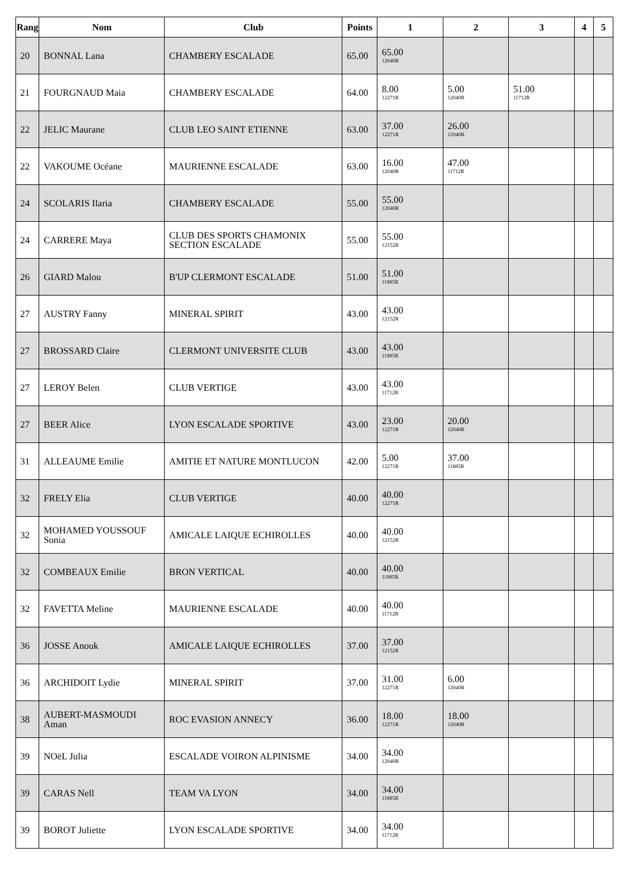| Rang | Nom | Club | Points | 1 | 2 | 3 | 4 | 5 |
| --- | --- | --- | --- | --- | --- | --- | --- | --- |
| 20 | BONNAL Lana | CHAMBERY ESCALADE | 65.00 | 65.00 12040R | | | | |
| 21 | FOURGNAUD Maia | CHAMBERY ESCALADE | 64.00 | 8.00 12271R | 5.00 12040R | 51.00 11712R | | |
| 22 | JELIC Maurane | CLUB LEO SAINT ETIENNE | 63.00 | 37.00 12271R | 26.00 12040R | | | |
| 22 | VAKOUME Océane | MAURIENNE ESCALADE | 63.00 | 16.00 12040R | 47.00 11712R | | | |
| 24 | SCOLARIS Ilaria | CHAMBERY ESCALADE | 55.00 | 55.00 12040R | | | | |
| 24 | CARRERE Maya | CLUB DES SPORTS CHAMONIX SECTION ESCALADE | 55.00 | 55.00 12152R | | | | |
| 26 | GIARD Malou | B'UP CLERMONT ESCALADE | 51.00 | 51.00 11885R | | | | |
| 27 | AUSTRY Fanny | MINERAL SPIRIT | 43.00 | 43.00 12152R | | | | |
| 27 | BROSSARD Claire | CLERMONT UNIVERSITE CLUB | 43.00 | 43.00 11885R | | | | |
| 27 | LEROY Belen | CLUB VERTIGE | 43.00 | 43.00 11712R | | | | |
| 27 | BEER Alice | LYON ESCALADE SPORTIVE | 43.00 | 23.00 12271R | 20.00 12040R | | | |
| 31 | ALLEAUME Emilie | AMITIE ET NATURE MONTLUCON | 42.00 | 5.00 12271R | 37.00 11885R | | | |
| 32 | FRELY Elia | CLUB VERTIGE | 40.00 | 40.00 12271R | | | | |
| 32 | MOHAMED YOUSSOUF Sonia | AMICALE LAIQUE ECHIROLLES | 40.00 | 40.00 12152R | | | | |
| 32 | COMBEAUX Emilie | BRON VERTICAL | 40.00 | 40.00 11885R | | | | |
| 32 | FAVETTA Meline | MAURIENNE ESCALADE | 40.00 | 40.00 11712R | | | | |
| 36 | JOSSE Anouk | AMICALE LAIQUE ECHIROLLES | 37.00 | 37.00 12152R | | | | |
| 36 | ARCHIDOIT Lydie | MINERAL SPIRIT | 37.00 | 31.00 12271R | 6.00 12040R | | | |
| 38 | AUBERT-MASMOUDI Aman | ROC EVASION ANNECY | 36.00 | 18.00 12271R | 18.00 12040R | | | |
| 39 | NOëL Julia | ESCALADE VOIRON ALPINISME | 34.00 | 34.00 12040R | | | | |
| 39 | CARAS Nell | TEAM VA LYON | 34.00 | 34.00 11885R | | | | |
| 39 | BOROT Juliette | LYON ESCALADE SPORTIVE | 34.00 | 34.00 11712R | | | | |